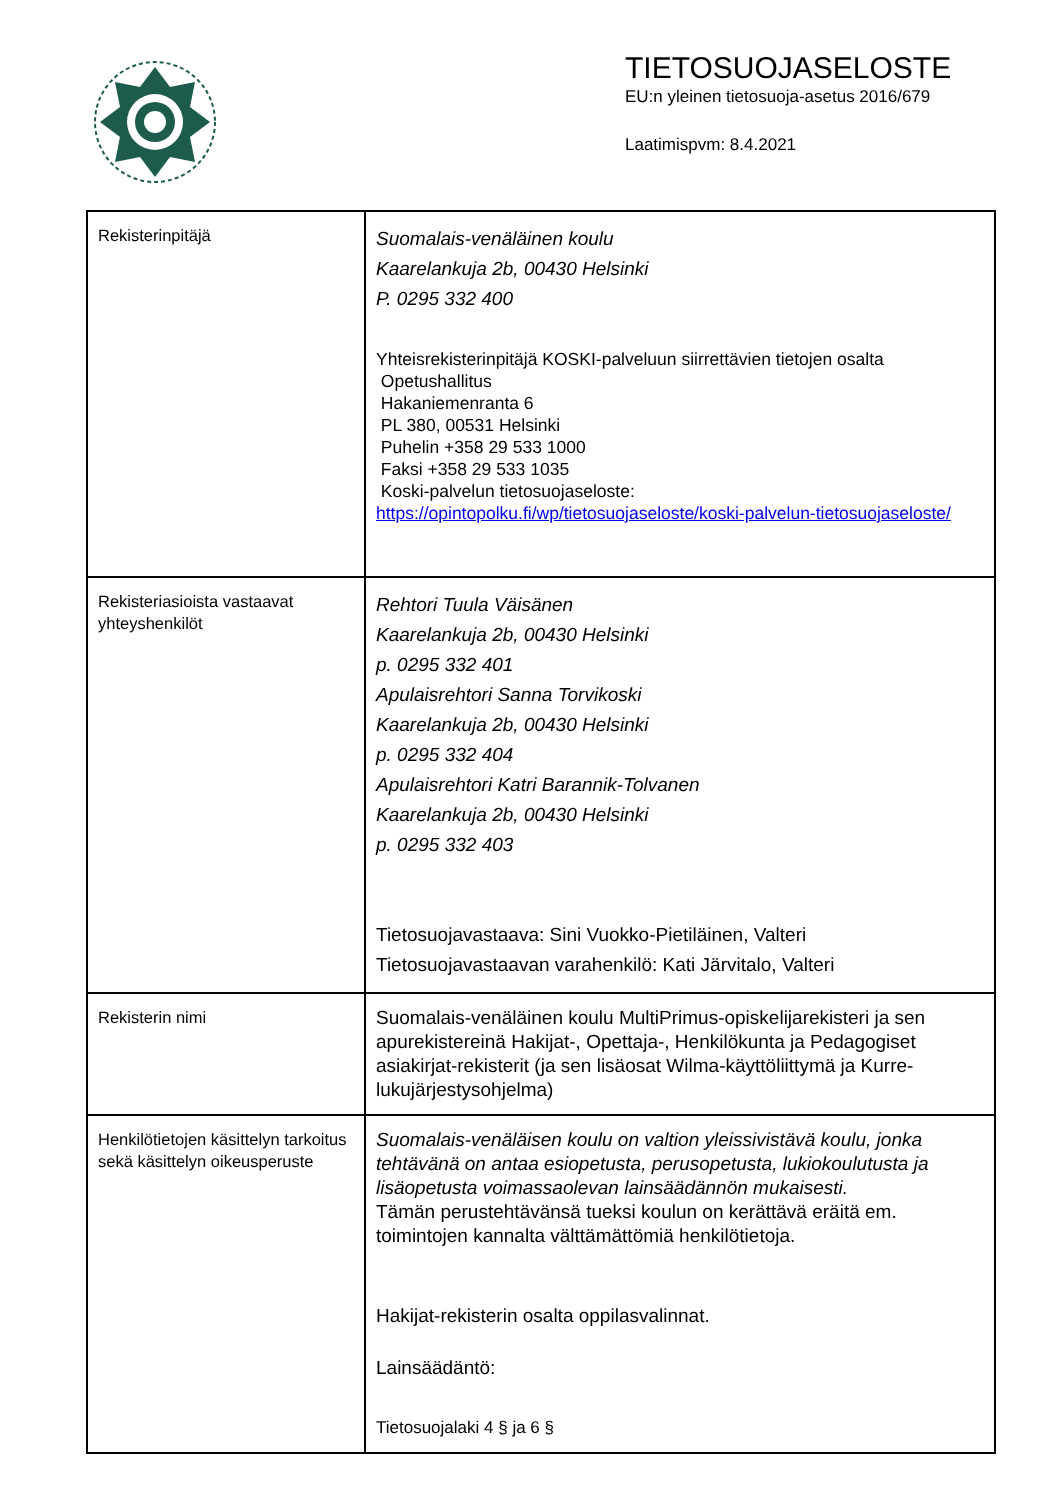TIETOSUOJASELOSTE
EU:n yleinen tietosuoja-asetus 2016/679
Laatimispvm: 8.4.2021
| Rekisterinpitäjä | Suomalais-venäläinen koulu Kaarelankuja 2b, 00430 Helsinki P. 0295 332 400 Yhteisrekisterinpitäjä KOSKI-palveluun siirrettävien tietojen osalta Opetushallitus Hakaniemenranta 6 PL 380, 00531 Helsinki Puhelin +358 29 533 1000 Faksi +358 29 533 1035 Koski-palvelun tietosuojaseloste: https://opintopolku.fi/wp/tietosuojaseloste/koski-palvelun-tietosuojaseloste/ |
| Rekisteriasioista vastaavat yhteyshenkilöt | Rehtori Tuula Väisänen Kaarelankuja 2b, 00430 Helsinki p. 0295 332 401 Apulaisrehtori Sanna Torvikoski Kaarelankuja 2b, 00430 Helsinki p. 0295 332 404 Apulaisrehtori Katri Barannik-Tolvanen Kaarelankuja 2b, 00430 Helsinki p. 0295 332 403 Tietosuojavastaava: Sini Vuokko-Pietiläinen, Valteri Tietosuojavastaavan varahenkilö: Kati Järvitalo, Valteri |
| Rekisterin nimi | Suomalais-venäläinen koulu MultiPrimus-opiskelijarekisteri ja sen apurekistereinä Hakijat-, Opettaja-, Henkilökunta ja Pedagogiset asiakirjat-rekisterit (ja sen lisäosat Wilma-käyttöliittymä ja Kurre-lukujärjestysohjelma) |
| Henkilötietojen käsittelyn tarkoitus sekä käsittelyn oikeusperuste | Suomalais-venäläisen koulu on valtion yleissivistävä koulu, jonka tehtävänä on antaa esiopetusta, perusopetusta, lukiokoulutusta ja lisäopetusta voimassaolevan lainsäädännön mukaisesti. Tämän perustehtävänsä tueksi koulun on kerättävä eräitä em. toimintojen kannalta välttämättömiä henkilötietoja. Hakijat-rekisterin osalta oppilasvalinnat. Lainsäädäntö: Tietosuojalaki 4 § ja 6 § |